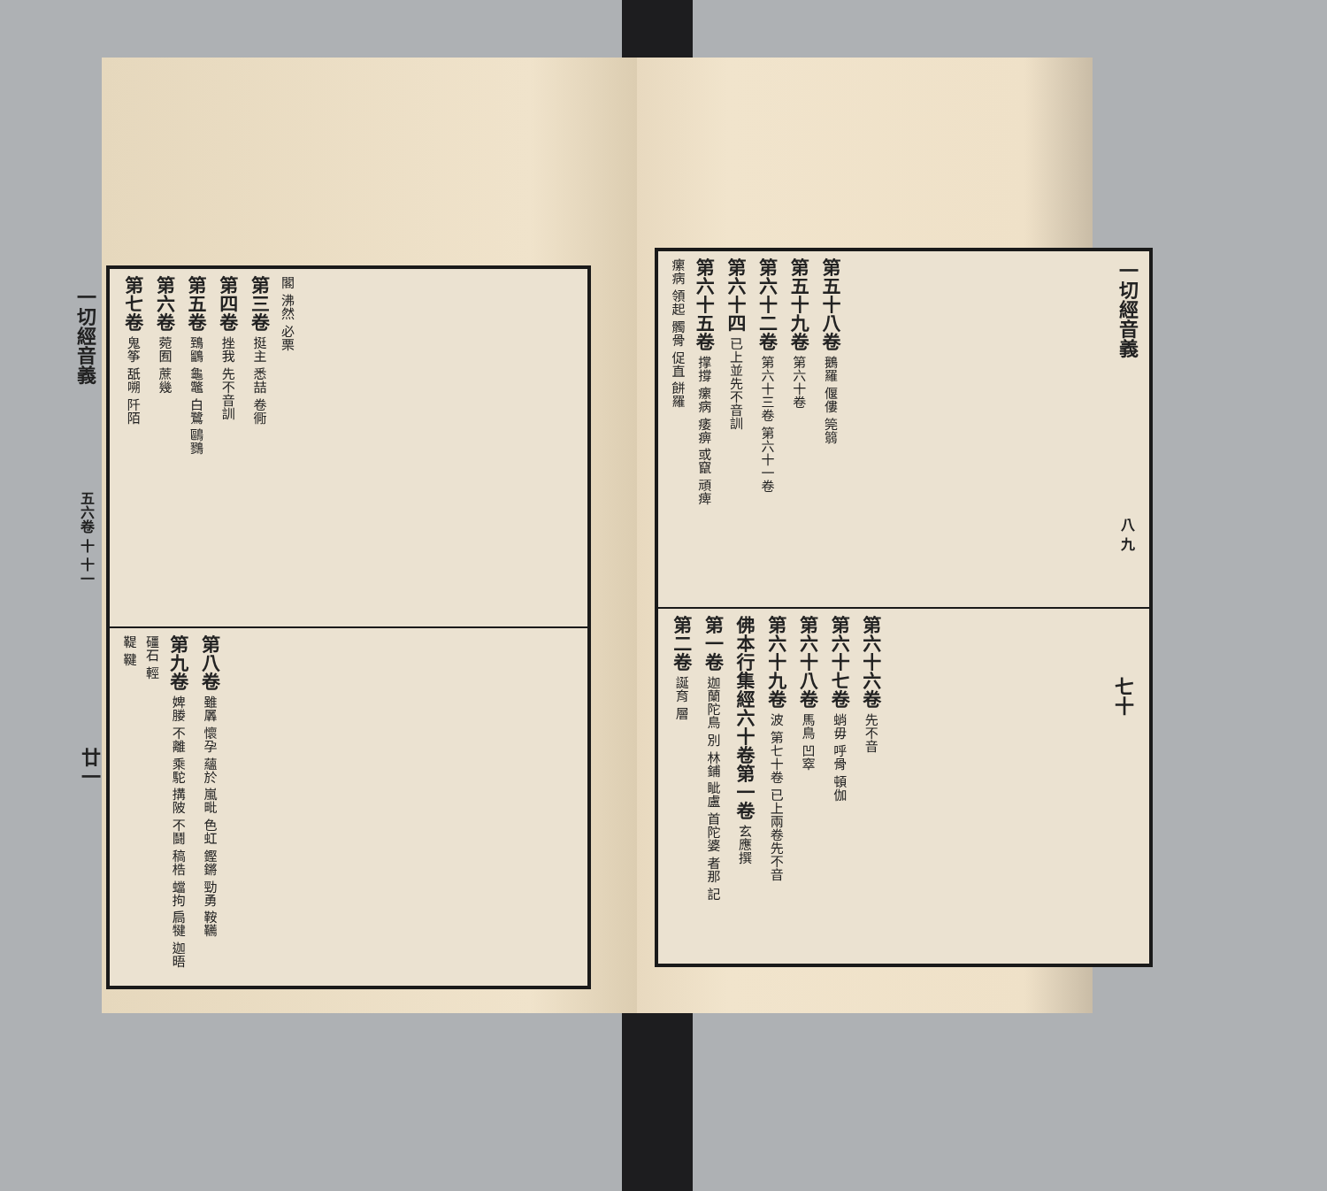第五十八卷 鵝羅 偃僂 筦篛
第五十九卷 第六十卷
第六十二卷 第六十三卷 第六十一卷
第六十四 已上並先不音訓
第六十五卷 撑撐 瘰病 痿痹 或竄 頑痺
瘰病 領起 髑骨 促直 餅羅
第六十六卷 先不音
第六十七卷 蛸毋 呼骨 頓伽
第六十八卷 馬鳥 凹窣
第六十九卷 波 第七十卷 已上兩卷先不音
佛本行集經六十卷第一卷 玄應撰
第一卷 迦蘭陀鳥 別 林鋪 眦盧 首陀婆 者那 記
第二卷 誕育 層
一切經音義
八 九
七十
閣 沸然 必栗
第三卷 挺主 悉喆 卷衕
第四卷 挫我 先不音訓
第五卷 鵄鶹 龜鼈 白鷺 鷗鷚
第六卷 菀囿 蔗幾
第七卷 鬼筝 舐嗍 阡陌
第八卷 雖羼 懷孕 蘊於 嵐毗 色虹 鏗鏘 勁勇 鞍韉
第九卷 婢媵 不離 乘駝 搆陂 不鬪 稿梏 蟷拘 扃犍 迦晤 礓石 輕
鞮 鞬
一切經音義
五六卷 十 十一
廿一